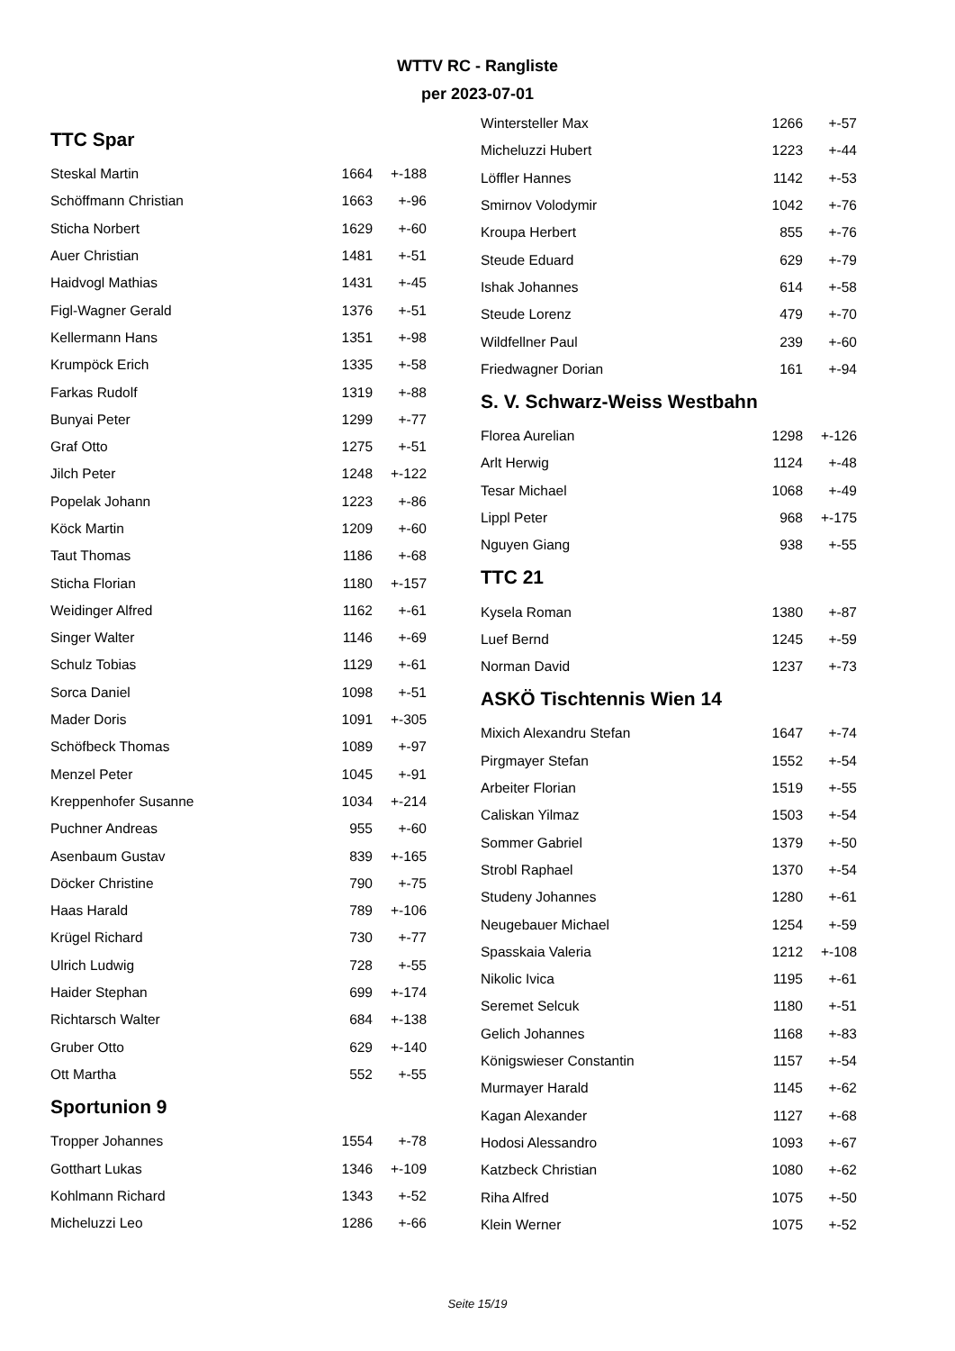WTTV RC - Rangliste
per 2023-07-01
TTC Spar
| Steskal Martin | 1664 | +-188 |
| Schöffmann Christian | 1663 | +-96 |
| Sticha Norbert | 1629 | +-60 |
| Auer Christian | 1481 | +-51 |
| Haidvogl Mathias | 1431 | +-45 |
| Figl-Wagner Gerald | 1376 | +-51 |
| Kellermann Hans | 1351 | +-98 |
| Krumpöck Erich | 1335 | +-58 |
| Farkas Rudolf | 1319 | +-88 |
| Bunyai Peter | 1299 | +-77 |
| Graf Otto | 1275 | +-51 |
| Jilch Peter | 1248 | +-122 |
| Popelak Johann | 1223 | +-86 |
| Köck Martin | 1209 | +-60 |
| Taut Thomas | 1186 | +-68 |
| Sticha Florian | 1180 | +-157 |
| Weidinger Alfred | 1162 | +-61 |
| Singer Walter | 1146 | +-69 |
| Schulz Tobias | 1129 | +-61 |
| Sorca Daniel | 1098 | +-51 |
| Mader Doris | 1091 | +-305 |
| Schöfbeck Thomas | 1089 | +-97 |
| Menzel Peter | 1045 | +-91 |
| Kreppenhofer Susanne | 1034 | +-214 |
| Puchner Andreas | 955 | +-60 |
| Asenbaum Gustav | 839 | +-165 |
| Döcker Christine | 790 | +-75 |
| Haas Harald | 789 | +-106 |
| Krügel Richard | 730 | +-77 |
| Ulrich Ludwig | 728 | +-55 |
| Haider Stephan | 699 | +-174 |
| Richtarsch Walter | 684 | +-138 |
| Gruber Otto | 629 | +-140 |
| Ott Martha | 552 | +-55 |
Sportunion 9
| Tropper Johannes | 1554 | +-78 |
| Gotthart Lukas | 1346 | +-109 |
| Kohlmann Richard | 1343 | +-52 |
| Micheluzzi Leo | 1286 | +-66 |
| Wintersteller Max | 1266 | +-57 |
| Micheluzzi Hubert | 1223 | +-44 |
| Löffler Hannes | 1142 | +-53 |
| Smirnov Volodymir | 1042 | +-76 |
| Kroupa Herbert | 855 | +-76 |
| Steude Eduard | 629 | +-79 |
| Ishak Johannes | 614 | +-58 |
| Steude Lorenz | 479 | +-70 |
| Wildfellner Paul | 239 | +-60 |
| Friedwagner Dorian | 161 | +-94 |
S. V. Schwarz-Weiss Westbahn
| Florea Aurelian | 1298 | +-126 |
| Arlt Herwig | 1124 | +-48 |
| Tesar Michael | 1068 | +-49 |
| Lippl Peter | 968 | +-175 |
| Nguyen Giang | 938 | +-55 |
TTC 21
| Kysela Roman | 1380 | +-87 |
| Luef Bernd | 1245 | +-59 |
| Norman David | 1237 | +-73 |
ASKÖ Tischtennis Wien 14
| Mixich Alexandru Stefan | 1647 | +-74 |
| Pirgmayer Stefan | 1552 | +-54 |
| Arbeiter Florian | 1519 | +-55 |
| Caliskan Yilmaz | 1503 | +-54 |
| Sommer Gabriel | 1379 | +-50 |
| Strobl Raphael | 1370 | +-54 |
| Studeny Johannes | 1280 | +-61 |
| Neugebauer Michael | 1254 | +-59 |
| Spasskaia Valeria | 1212 | +-108 |
| Nikolic Ivica | 1195 | +-61 |
| Seremet Selcuk | 1180 | +-51 |
| Gelich Johannes | 1168 | +-83 |
| Königswieser Constantin | 1157 | +-54 |
| Murmayer Harald | 1145 | +-62 |
| Kagan Alexander | 1127 | +-68 |
| Hodosi Alessandro | 1093 | +-67 |
| Katzbeck Christian | 1080 | +-62 |
| Riha Alfred | 1075 | +-50 |
| Klein Werner | 1075 | +-52 |
Seite 15/19